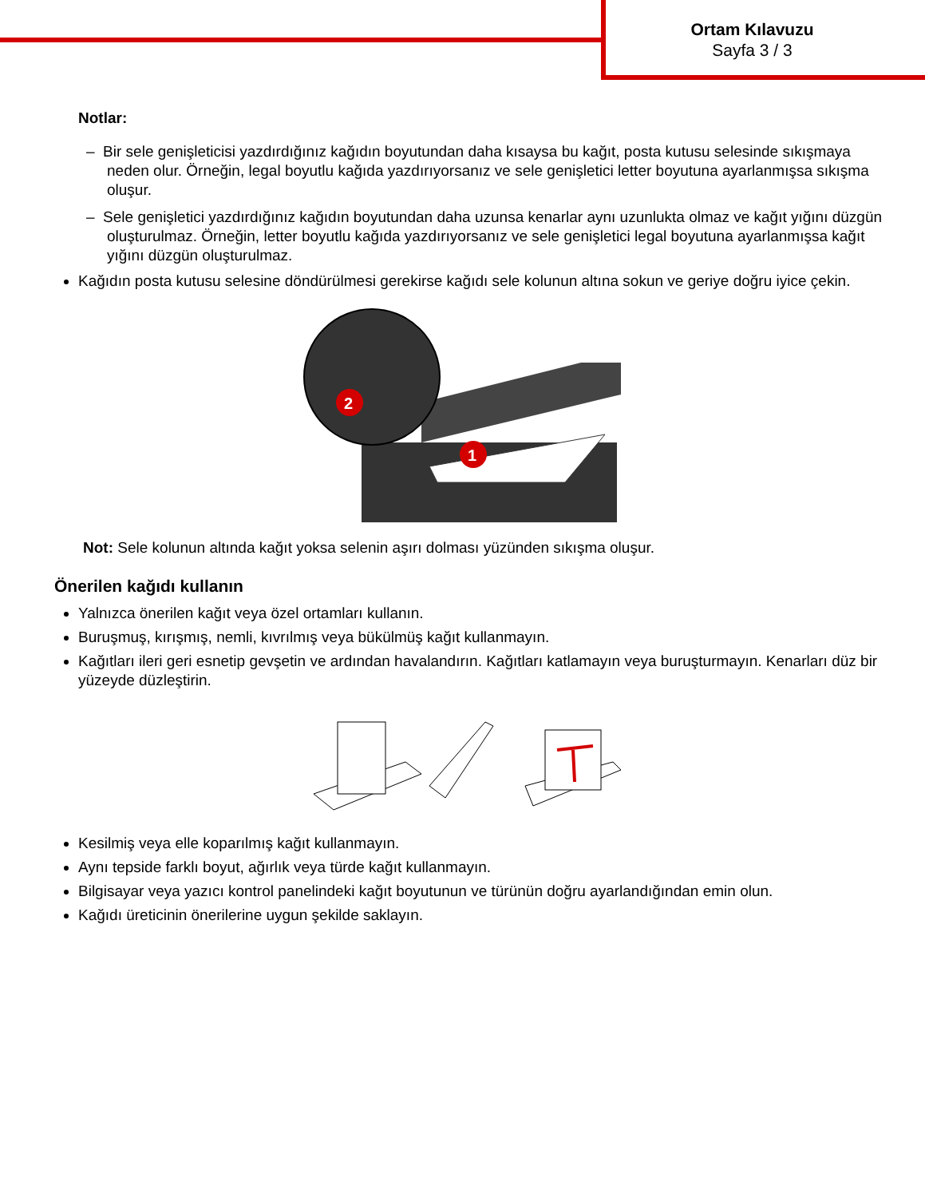Ortam Kılavuzu
Sayfa 3 / 3
Notlar:
– Bir sele genişleticisi yazdırdığınız kağıdın boyutundan daha kısaysa bu kağıt, posta kutusu selesinde sıkışmaya neden olur. Örneğin, legal boyutlu kağıda yazdırıyorsanız ve sele genişletici letter boyutuna ayarlanmışsa sıkışma oluşur.
– Sele genişletici yazdırdığınız kağıdın boyutundan daha uzunsa kenarlar aynı uzunlukta olmaz ve kağıt yığını düzgün oluşturulmaz. Örneğin, letter boyutlu kağıda yazdırıyorsanız ve sele genişletici legal boyutuna ayarlanmışsa kağıt yığını düzgün oluşturulmaz.
Kağıdın posta kutusu selesine döndürülmesi gerekirse kağıdı sele kolunun altına sokun ve geriye doğru iyice çekin.
2
1
Not: Sele kolunun altında kağıt yoksa selenin aşırı dolması yüzünden sıkışma oluşur.
Önerilen kağıdı kullanın
Yalnızca önerilen kağıt veya özel ortamları kullanın.
Buruşmuş, kırışmış, nemli, kıvrılmış veya bükülmüş kağıt kullanmayın.
Kağıtları ileri geri esnetip gevşetin ve ardından havalandırın. Kağıtları katlamayın veya buruşturmayın. Kenarları düz bir yüzeyde düzleştirin.
Kesilmiş veya elle koparılmış kağıt kullanmayın.
Aynı tepside farklı boyut, ağırlık veya türde kağıt kullanmayın.
Bilgisayar veya yazıcı kontrol panelindeki kağıt boyutunun ve türünün doğru ayarlandığından emin olun.
Kağıdı üreticinin önerilerine uygun şekilde saklayın.